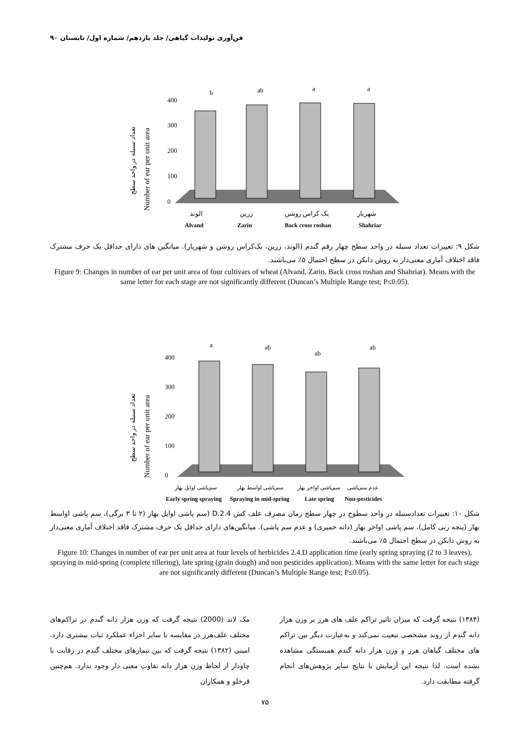فن‌آوری تولیدات گیاهی/ جلد یازدهم/ شماره اول/ تابستان ۹۰
تعداد سنبله در واحد سطح
Number of ear per unit area
400
300
200
100
0
b
ab
a
a
الوند
زرین
بک کراس روشن
شهریار
Alvand
Zarin
Back cross roshan
Shahriar
شکل ۹: تغییرات تعداد سنبله در واحد سطح چهار رقم گندم (الوند، زرین، بک‌کراس روشن و شهریار). میانگین های دارای حداقل یک حرف مشترک فاقد اختلاف آماری معنی‌دار به روش دانکن در سطح احتمال ۵٪ می‌باشند.
Figure 9: Changes in number of ear per unit area of four cultivars of wheat (Alvand, Zarin, Back cross roshan and Shahriar). Means with the same letter for each stage are not significantly different (Duncan’s Multiple Range test; P≤0.05).
تعداد سنبله در واحد سطح
Number of ear per unit area
400
300
200
100
0
a
ab
ab
ab
سم‌پاشی اوایل بهار
سم‌پاشی اواسط بهار
سم‌پاشی اواخر بهار
عدم سم‌پاشی
Early spring spraying
Spraying in mid-spring
Late spring
Non-pesticides
شکل ۱۰: تغییرات تعدادسنبله در واحد سطوح در چهار سطح زمان مصرف علف کش 2.4.D (سم پاشی اوایل بهار (۲ تا ۳ برگی)، سم پاشی اواسط بهار (پنجه زنی کامل)، سم پاشی اواخر بهار (دانه خمیری) و عدم سم پاشی). میانگین‌های دارای حداقل یک حرف مشترک فاقد اختلاف آماری معنی‌دار به روش دانکن در سطح احتمال ۵٪ می‌باشند.
Figure 10: Changes in number of ear per unit area at four levels of herbicides 2.4.D application time (early spring spraying (2 to 3 leaves), spraying in mid-spring (complete tillering), late spring (grain dough) and non pesticides application). Means with the same letter for each stage are not significantly different (Duncan’s Multiple Range test; P≤0.05).
مک لاند (2000) نتیجه گرفت که وزن هزار دانه گندم در تراکم‌های مختلف علف‌هرز در مقایسه با سایر اجزاء عملکرد ثبات بیشتری دارد. امینی (۱۳۸۲) نتیجه گرفت که بین تیمارهای مختلف گندم در رقابت با چاودار از لحاظ وزن هزار دانه تفاوت معنی دار وجود ندارد. هم‌چنین قرخلو و همکاران
(۱۳۸۴) نتیجه گرفت که میزان تاثیر تراکم علف های هرز بر وزن هزار دانه گندم از روند مشخصی تبعیت نمی‌کند و به‌عبارت دیگر بین تراکم های مختلف گیاهان هرز و وزن هزار دانه گندم همبستگی مشاهده نشده است. لذا نتیجه این آزمایش با نتایج سایر پژوهش‌های انجام گرفته مطابقت دارد.
۷۵